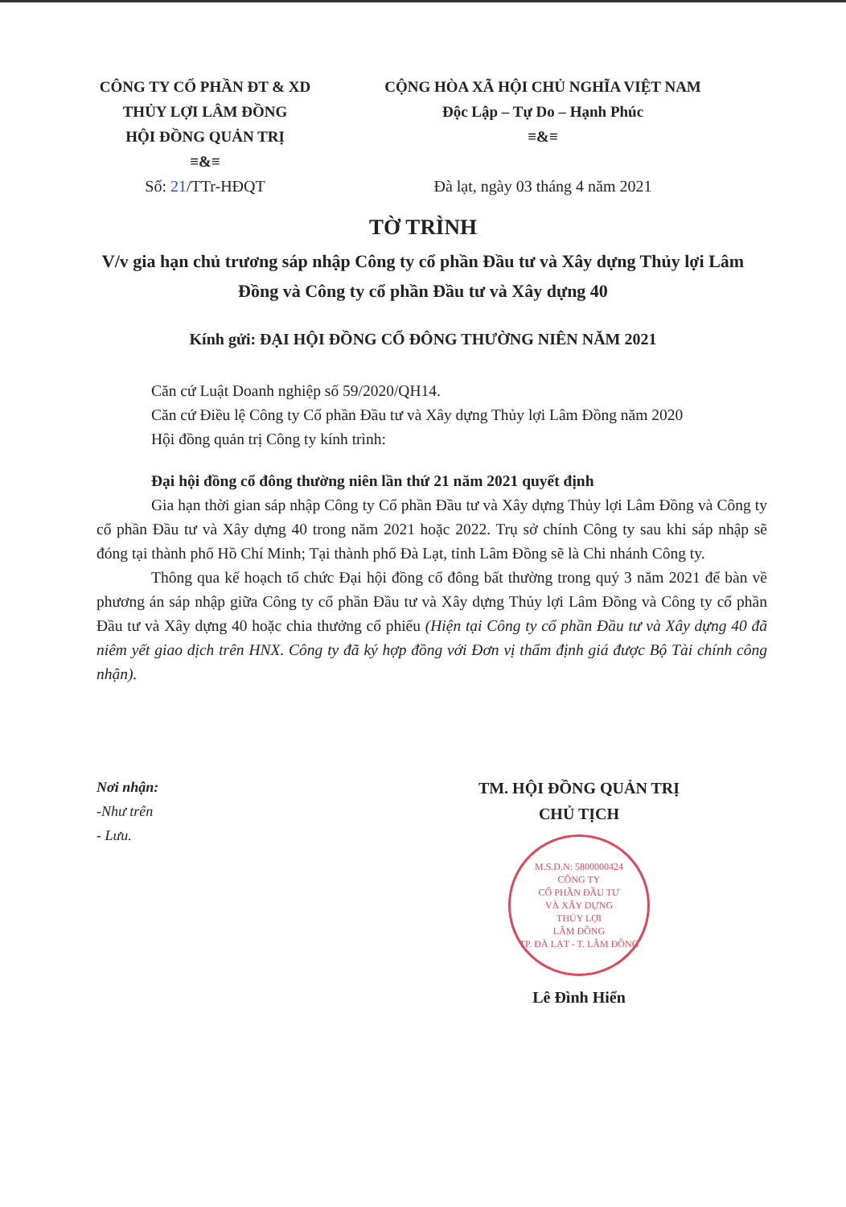CÔNG TY CỔ PHẦN ĐT & XD
THỦY LỢI LÂM ĐỒNG
HỘI ĐỒNG QUẢN TRỊ
≡&≡
Số: 21/TTr-HĐQT
CỘNG HÒA XÃ HỘI CHỦ NGHĨA VIỆT NAM
Độc Lập – Tự Do – Hạnh Phúc
≡&≡
Đà lạt, ngày 03 tháng 4 năm 2021
TỜ TRÌNH
V/v gia hạn chủ trương sáp nhập Công ty cổ phần Đầu tư và Xây dựng Thủy lợi Lâm Đồng và Công ty cổ phần Đầu tư và Xây dựng 40
Kính gửi: ĐẠI HỘI ĐỒNG CỔ ĐÔNG THƯỜNG NIÊN NĂM 2021
Căn cứ Luật Doanh nghiệp số 59/2020/QH14.
Căn cứ Điều lệ Công ty Cổ phần Đầu tư và Xây dựng Thủy lợi Lâm Đồng năm 2020
Hội đồng quản trị Công ty kính trình:
Đại hội đồng cổ đông thường niên lần thứ 21 năm 2021 quyết định
Gia hạn thời gian sáp nhập Công ty Cổ phần Đầu tư và Xây dựng Thủy lợi Lâm Đồng và Công ty cổ phần Đầu tư và Xây dựng 40 trong năm 2021 hoặc 2022. Trụ sở chính Công ty sau khi sáp nhập sẽ đóng tại thành phố Hồ Chí Minh; Tại thành phố Đà Lạt, tỉnh Lâm Đồng sẽ là Chi nhánh Công ty.
Thông qua kế hoạch tổ chức Đại hội đồng cổ đông bất thường trong quý 3 năm 2021 để bàn về phương án sáp nhập giữa Công ty cổ phần Đầu tư và Xây dựng Thủy lợi Lâm Đồng và Công ty cổ phần Đầu tư và Xây dựng 40 hoặc chia thưởng cổ phiếu (Hiện tại Công ty cổ phần Đầu tư và Xây dựng 40 đã niêm yết giao dịch trên HNX. Công ty đã ký hợp đồng với Đơn vị thẩm định giá được Bộ Tài chính công nhận).
Nơi nhận:
-Như trên
- Lưu.
TM. HỘI ĐỒNG QUẢN TRỊ
CHỦ TỊCH
M.S.D.N: 5800000424
CÔNG TY
CỔ PHẦN ĐẦU TƯ
VÀ XÂY DỰNG
THỦY LỢI
LÂM ĐỒNG
TP. ĐÀ LẠT - T. LÂM ĐỒNG
Lê Đình Hiển